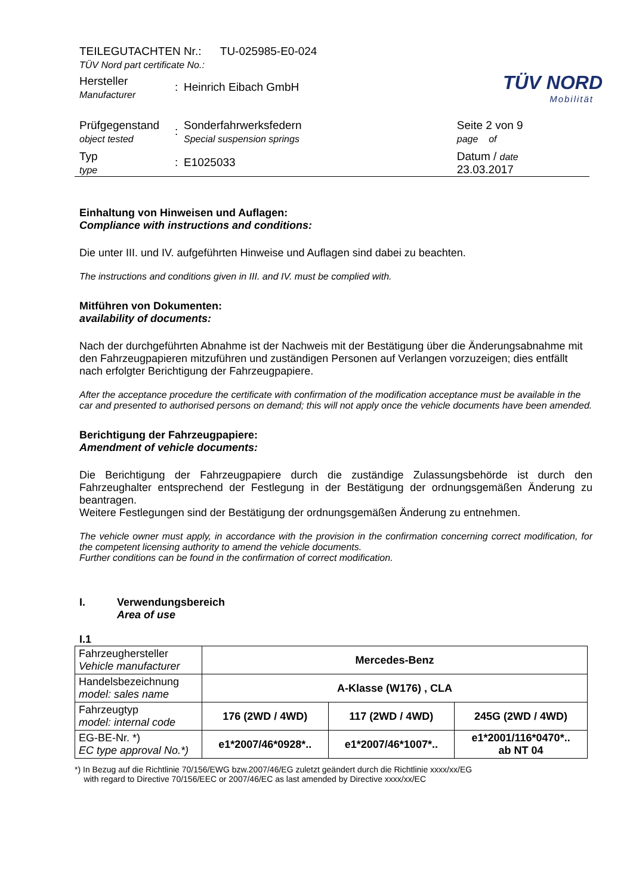TÜV NORD
Mobilität
| TEILEGUTACHTEN Nr.: TU-025985-E0-024 TÜV Nord part certificate No.: | | | |
| Hersteller Manufacturer | : | Heinrich Eibach GmbH | |
| Prüfgegenstand object tested | : | Sonderfahrwerksfedern Special suspension springs | Seite 2 von 9 page of |
| Typ type | : | E1025033 | Datum / date 23.03.2017 |
Einhaltung von Hinweisen und Auflagen:
Compliance with instructions and conditions:
Die unter III. und IV. aufgeführten Hinweise und Auflagen sind dabei zu beachten.
The instructions and conditions given in III. and IV. must be complied with.
Mitführen von Dokumenten:
availability of documents:
Nach der durchgeführten Abnahme ist der Nachweis mit der Bestätigung über die Änderungsabnahme mit den Fahrzeugpapieren mitzuführen und zuständigen Personen auf Verlangen vorzuzeigen; dies entfällt nach erfolgter Berichtigung der Fahrzeugpapiere.
After the acceptance procedure the certificate with confirmation of the modification acceptance must be available in the car and presented to authorised persons on demand; this will not apply once the vehicle documents have been amended.
Berichtigung der Fahrzeugpapiere:
Amendment of vehicle documents:
Die Berichtigung der Fahrzeugpapiere durch die zuständige Zulassungsbehörde ist durch den Fahrzeughalter entsprechend der Festlegung in der Bestätigung der ordnungsgemäßen Änderung zu beantragen.
Weitere Festlegungen sind der Bestätigung der ordnungsgemäßen Änderung zu entnehmen.
The vehicle owner must apply, in accordance with the provision in the confirmation concerning correct modification, for the competent licensing authority to amend the vehicle documents.
Further conditions can be found in the confirmation of correct modification.
I. Verwendungsbereich
Area of use
I.1
| Fahrzeughersteller Vehicle manufacturer | Mercedes-Benz | | |
| Handelsbezeichnung model: sales name | A-Klasse (W176) , CLA | | |
| Fahrzeugtyp model: internal code | 176 (2WD / 4WD) | 117 (2WD / 4WD) | 245G (2WD / 4WD) |
| EG-BE-Nr. *) EC type approval No.*) | e1*2007/46*0928*.. | e1*2007/46*1007*.. | e1*2001/116*0470*.. ab NT 04 |
*) In Bezug auf die Richtlinie 70/156/EWG bzw.2007/46/EG zuletzt geändert durch die Richtlinie xxxx/xx/EG
with regard to Directive 70/156/EEC or 2007/46/EC as last amended by Directive xxxx/xx/EC